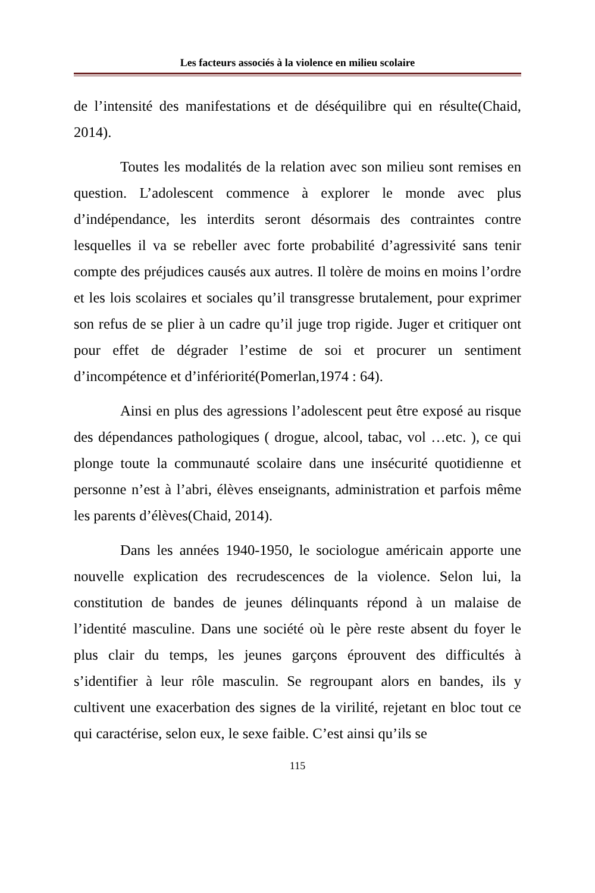Les facteurs associés à la violence en milieu scolaire
de l’intensité des manifestations et de déséquilibre qui en résulte(Chaid, 2014).
Toutes les modalités de la relation avec son milieu sont remises en question. L’adolescent commence à explorer le monde avec plus d’indépendance, les interdits seront désormais des contraintes contre lesquelles il va se rebeller avec forte probabilité d’agressivité sans tenir compte des préjudices causés aux autres. Il tolère de moins en moins l’ordre et les lois scolaires et sociales qu’il transgresse brutalement, pour exprimer son refus de se plier à un cadre qu’il juge trop rigide. Juger et critiquer ont pour effet de dégrader l’estime de soi et procurer un sentiment d’incompétence et d’infériorité(Pomerlan,1974 : 64).
Ainsi en plus des agressions l’adolescent peut être exposé au risque des dépendances pathologiques ( drogue, alcool, tabac, vol …etc. ), ce qui plonge toute la communauté scolaire dans une insécurité quotidienne et personne n’est à l’abri, élèves enseignants, administration et parfois même les parents d’élèves(Chaid, 2014).
Dans les années 1940-1950, le sociologue américain apporte une nouvelle explication des recrudescences de la violence. Selon lui, la constitution de bandes de jeunes délinquants répond à un malaise de l’identité masculine. Dans une société où le père reste absent du foyer le plus clair du temps, les jeunes garçons éprouvent des difficultés à s’identifier à leur rôle masculin. Se regroupant alors en bandes, ils y cultivent une exacerbation des signes de la virilité, rejetant en bloc tout ce qui caractérise, selon eux, le sexe faible. C’est ainsi qu’ils se
115